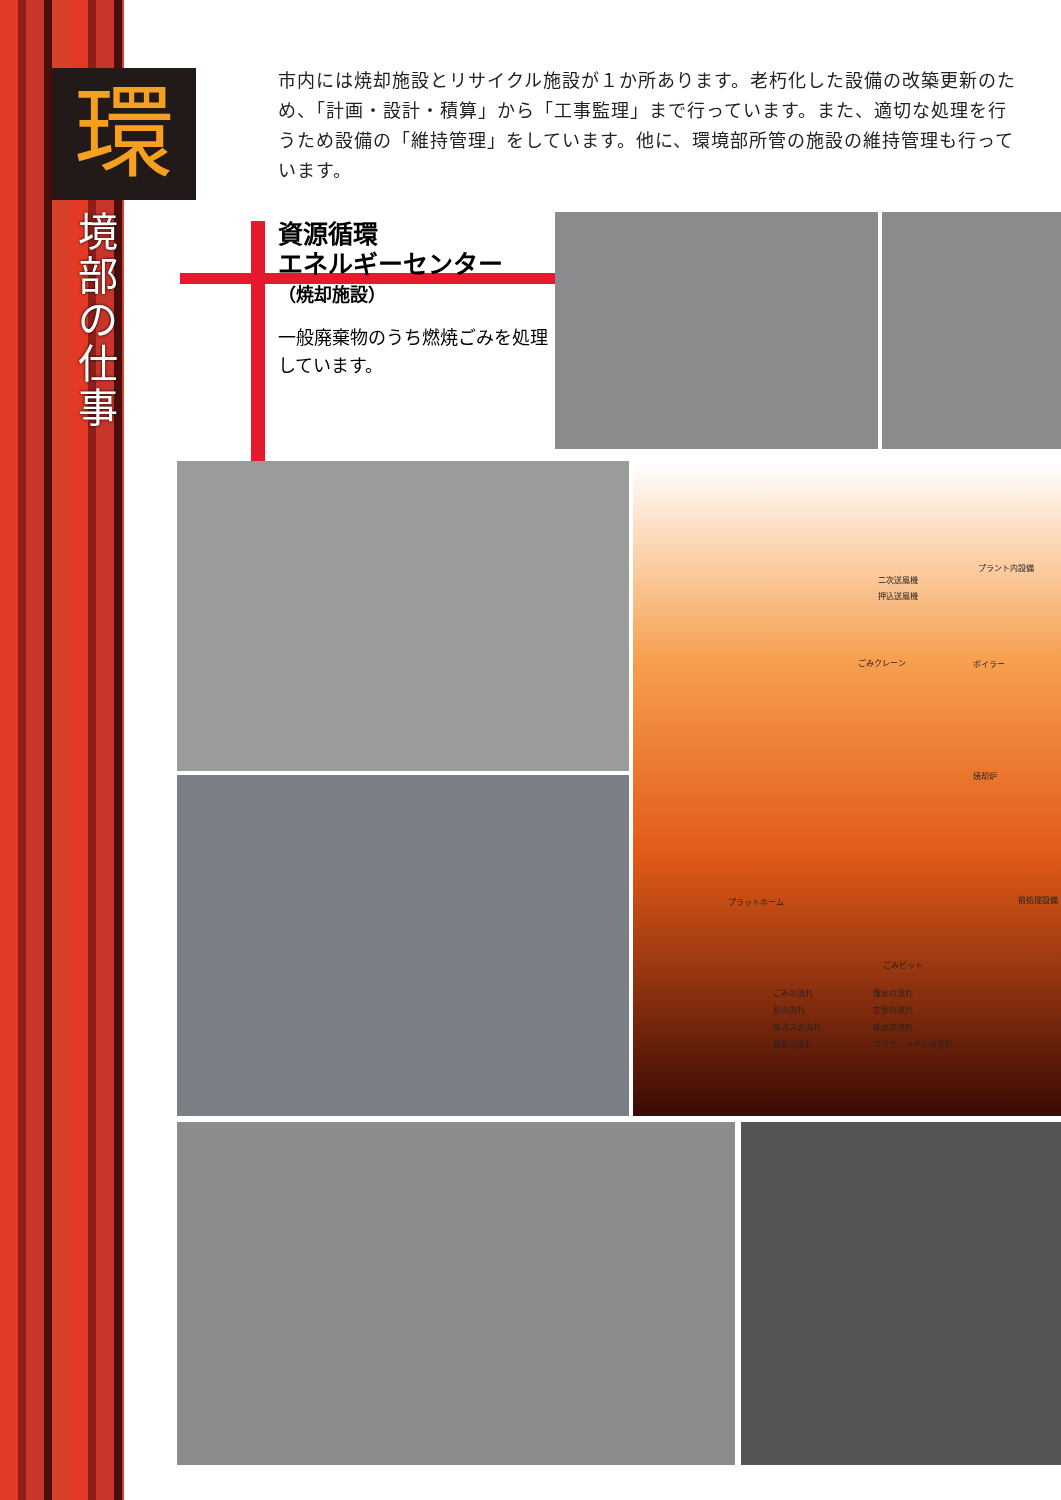環
境部の仕事
市内には焼却施設とリサイクル施設が１か所あります。老朽化した設備の改築更新のため、「計画・設計・積算」から「工事監理」まで行っています。また、適切な処理を行うため設備の「維持管理」をしています。他に、環境部所管の施設の維持管理も行っています。
資源循環
エネルギーセンター
（焼却施設）
一般廃棄物のうち燃焼ごみを処理しています。
プラント内設備
二次送風機
押込送風機
ごみクレーン ボイラー
焼却炉
前処理設備 プラットホーム
ごみピット
ごみの流れ 復水の流れ
灰の流れ 空気の流れ
排ガスの流れ 排水の流れ
蒸気の流れ スラグ・メタルの流れ